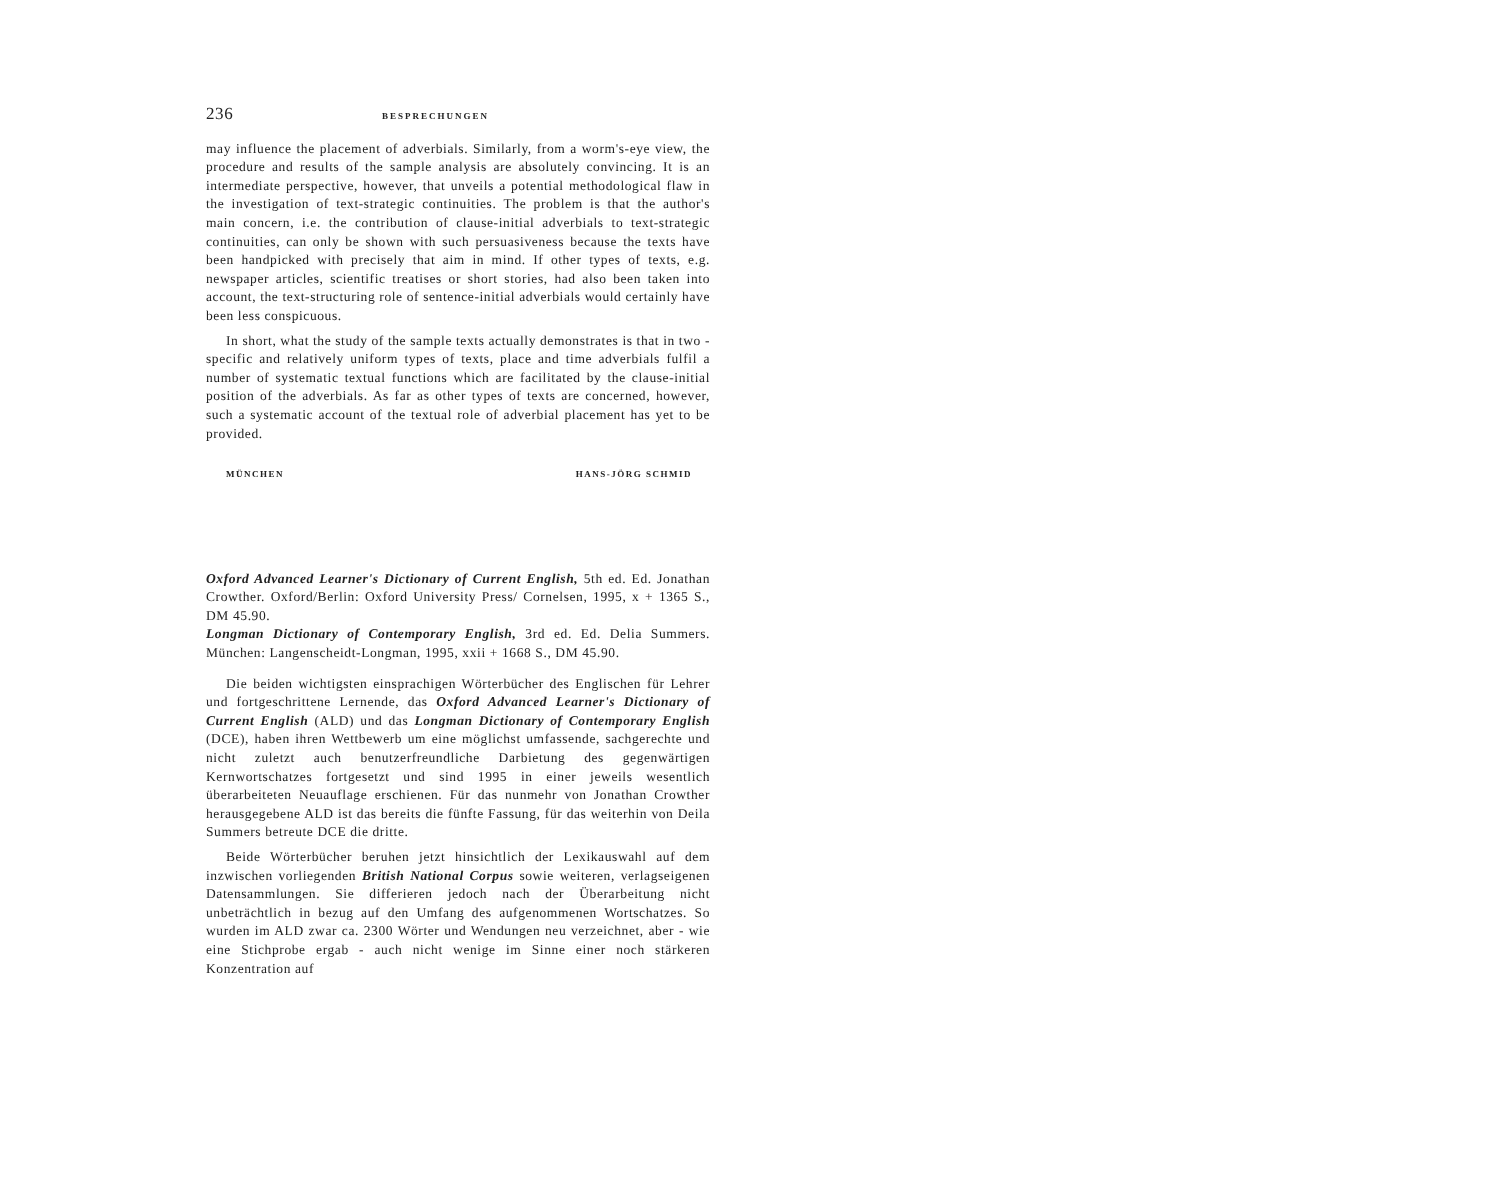236 BESPRECHUNGEN
may influence the placement of adverbials. Similarly, from a worm's-eye view, the procedure and results of the sample analysis are absolutely convincing. It is an intermediate perspective, however, that unveils a potential methodological flaw in the investigation of text-strategic continuities. The problem is that the author's main concern, i.e. the contribution of clause-initial adverbials to text-strategic continuities, can only be shown with such persuasiveness because the texts have been handpicked with precisely that aim in mind. If other types of texts, e.g. newspaper articles, scientific treatises or short stories, had also been taken into account, the text-structuring role of sentence-initial adverbials would certainly have been less conspicuous.
In short, what the study of the sample texts actually demonstrates is that in two -specific and relatively uniform types of texts, place and time adverbials fulfil a number of systematic textual functions which are facilitated by the clause-initial position of the adverbials. As far as other types of texts are concerned, however, such a systematic account of the textual role of adverbial placement has yet to be provided.
MÜNCHEN HANS-JÖRG SCHMID
Oxford Advanced Learner's Dictionary of Current English, 5th ed. Ed. Jonathan Crowther. Oxford/Berlin: Oxford University Press/ Cornelsen, 1995, x + 1365 S., DM 45.90.
Longman Dictionary of Contemporary English, 3rd ed. Ed. Delia Summers. München: Langenscheidt-Longman, 1995, xxii + 1668 S., DM 45.90.
Die beiden wichtigsten einsprachigen Wörterbücher des Englischen für Lehrer und fortgeschrittene Lernende, das Oxford Advanced Learner's Dictionary of Current English (ALD) und das Longman Dictionary of Contemporary English (DCE), haben ihren Wettbewerb um eine möglichst umfassende, sachgerechte und nicht zuletzt auch benutzerfreundliche Darbietung des gegenwärtigen Kernwortschatzes fortgesetzt und sind 1995 in einer jeweils wesentlich überarbeiteten Neuauflage erschienen. Für das nunmehr von Jonathan Crowther herausgegebene ALD ist das bereits die fünfte Fassung, für das weiterhin von Deila Summers betreute DCE die dritte.
Beide Wörterbücher beruhen jetzt hinsichtlich der Lexikauswahl auf dem inzwischen vorliegenden British National Corpus sowie weiteren, verlagseigenen Datensammlungen. Sie differieren jedoch nach der Überarbeitung nicht unbeträchtlich in bezug auf den Umfang des aufgenommenen Wortschatzes. So wurden im ALD zwar ca. 2300 Wörter und Wendungen neu verzeichnet, aber - wie eine Stichprobe ergab - auch nicht wenige im Sinne einer noch stärkeren Konzentration auf